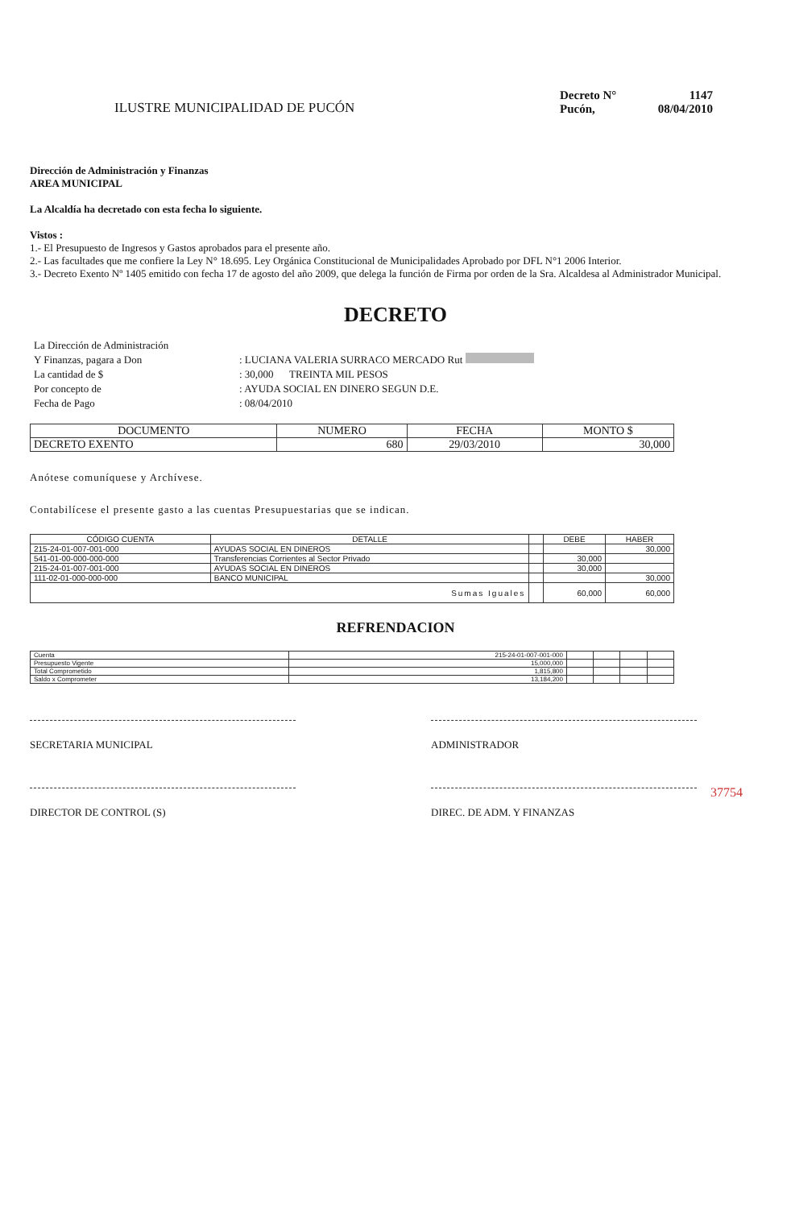ILUSTRE MUNICIPALIDAD DE PUCÓN
Decreto N° 1147 Pucón, 08/04/2010
Dirección de Administración y Finanzas
AREA MUNICIPAL
La Alcaldía ha decretado con esta fecha lo siguiente.
Vistos :
1.- El Presupuesto de Ingresos y Gastos aprobados para el presente año.
2.- Las facultades que me confiere la Ley N° 18.695. Ley Orgánica Constitucional de Municipalidades Aprobado por DFL N°1 2006 Interior.
3.- Decreto Exento Nº 1405 emitido con fecha 17 de agosto del año 2009, que delega la función de Firma por orden de la Sra. Alcaldesa al Administrador Municipal.
DECRETO
La Dirección de Administración Y Finanzas, pagara a Don: LUCIANA VALERIA SURRACO MERCADO Rut La cantidad de $: 30,000 TREINTA MIL PESOS Por concepto de: AYUDA SOCIAL EN DINERO SEGUN D.E. Fecha de Pago: 08/04/2010
| DOCUMENTO | NUMERO | FECHA | MONTO $ |
| --- | --- | --- | --- |
| DECRETO EXENTO | 680 | 29/03/2010 | 30,000 |
Anótese comuníquese y Archívese.
Contabilícese el presente gasto a las cuentas Presupuestarias que se indican.
| CÓDIGO CUENTA | DETALLE | | DEBE | HABER |
| --- | --- | --- | --- | --- |
| 215-24-01-007-001-000 | AYUDAS SOCIAL EN DINEROS | | | 30,000 |
| 541-01-00-000-000-000 | Transferencias Corrientes al Sector Privado | | 30,000 | |
| 215-24-01-007-001-000 | AYUDAS SOCIAL EN DINEROS | | 30,000 | |
| 111-02-01-000-000-000 | BANCO MUNICIPAL | | | 30,000 |
| Sumas Iguales | | | 60,000 | 60,000 |
REFRENDACION
| Cuenta | 215-24-01-007-001-000 | | | | |
| Presupuesto Vigente | 15,000,000 | | | | |
| Total Comprometido | 1,815,800 | | | | |
| Saldo x Comprometer | 13,184,200 | | | | |
SECRETARIA MUNICIPAL ADMINISTRADOR
DIRECTOR DE CONTROL (S) DIREC. DE ADM. Y FINANZAS
37754